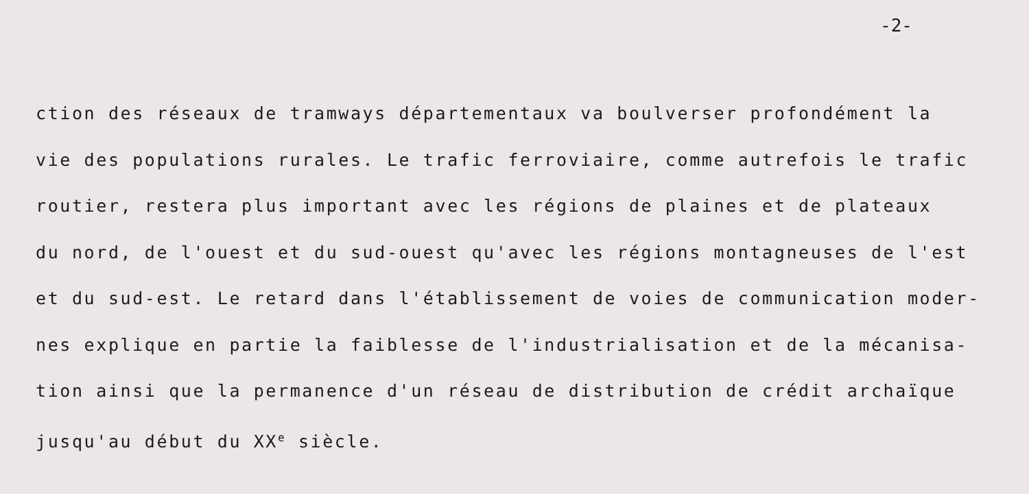-2-
ction des réseaux de tramways départementaux va boulverser profondément la
vie des populations rurales. Le trafic ferroviaire, comme autrefois le trafic
routier, restera plus important avec les régions de plaines et de plateaux
du nord, de l'ouest et du sud-ouest qu'avec les régions montagneuses de l'est
et du sud-est. Le retard dans l'établissement de voies de communication moder-
nes explique en partie la faiblesse de l'industrialisation et de la mécanisa-
tion ainsi que la permanence d'un réseau de distribution de crédit archaïque
jusqu'au début du XX<sup>e</sup> siècle.